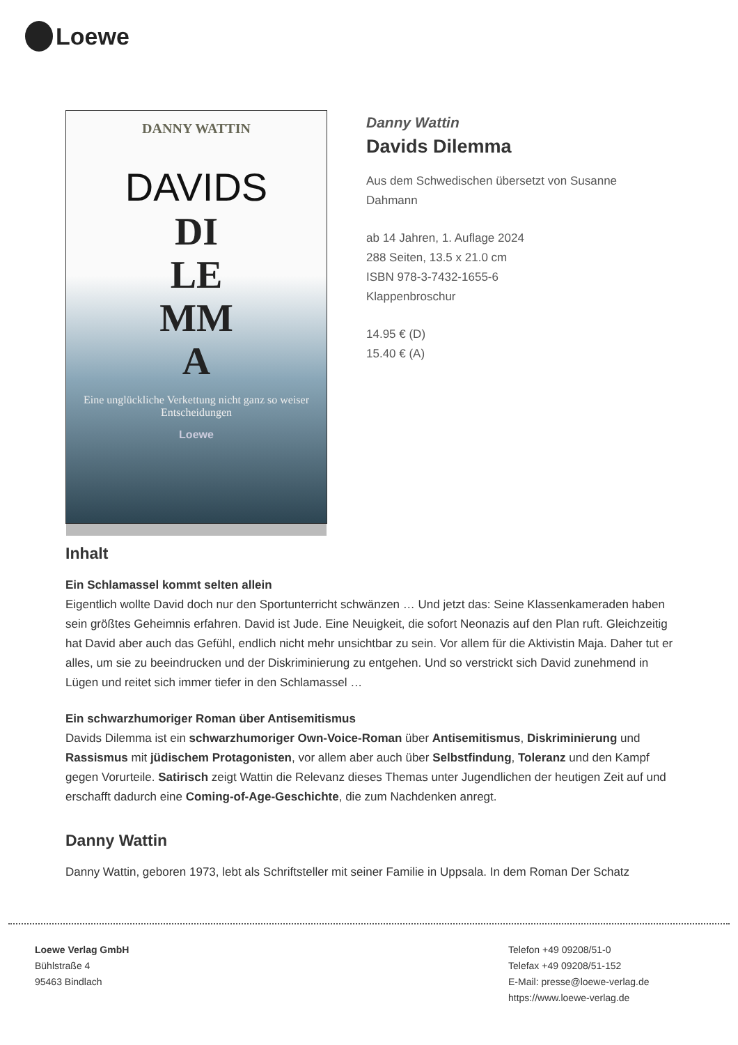Loewe
DANNY WATTIN
DAVIDS
DI
LE
MM
A
Eine unglückliche Verkettung nicht ganz so weiser Entscheidungen
Loewe
Danny Wattin
Davids Dilemma
Aus dem Schwedischen übersetzt von Susanne Dahmann
ab 14 Jahren, 1. Auflage 2024
288 Seiten, 13.5 x 21.0 cm
ISBN 978-3-7432-1655-6
Klappenbroschur
14.95 € (D)
15.40 € (A)
Inhalt
Ein Schlamassel kommt selten allein
Eigentlich wollte David doch nur den Sportunterricht schwänzen … Und jetzt das: Seine Klassenkameraden haben sein größtes Geheimnis erfahren. David ist Jude. Eine Neuigkeit, die sofort Neonazis auf den Plan ruft. Gleichzeitig hat David aber auch das Gefühl, endlich nicht mehr unsichtbar zu sein. Vor allem für die Aktivistin Maja. Daher tut er alles, um sie zu beeindrucken und der Diskriminierung zu entgehen. Und so verstrickt sich David zunehmend in Lügen und reitet sich immer tiefer in den Schlamassel …
Ein schwarzhumoriger Roman über Antisemitismus
Davids Dilemma ist ein schwarzhumoriger Own-Voice-Roman über Antisemitismus, Diskriminierung und Rassismus mit jüdischem Protagonisten, vor allem aber auch über Selbstfindung, Toleranz und den Kampf gegen Vorurteile. Satirisch zeigt Wattin die Relevanz dieses Themas unter Jugendlichen der heutigen Zeit auf und erschafft dadurch eine Coming-of-Age-Geschichte, die zum Nachdenken anregt.
Danny Wattin
Danny Wattin, geboren 1973, lebt als Schriftsteller mit seiner Familie in Uppsala. In dem Roman Der Schatz
Loewe Verlag GmbH
Bühlstraße 4
95463 Bindlach
Telefon +49 09208/51-0
Telefax +49 09208/51-152
E-Mail: presse@loewe-verlag.de
https://www.loewe-verlag.de